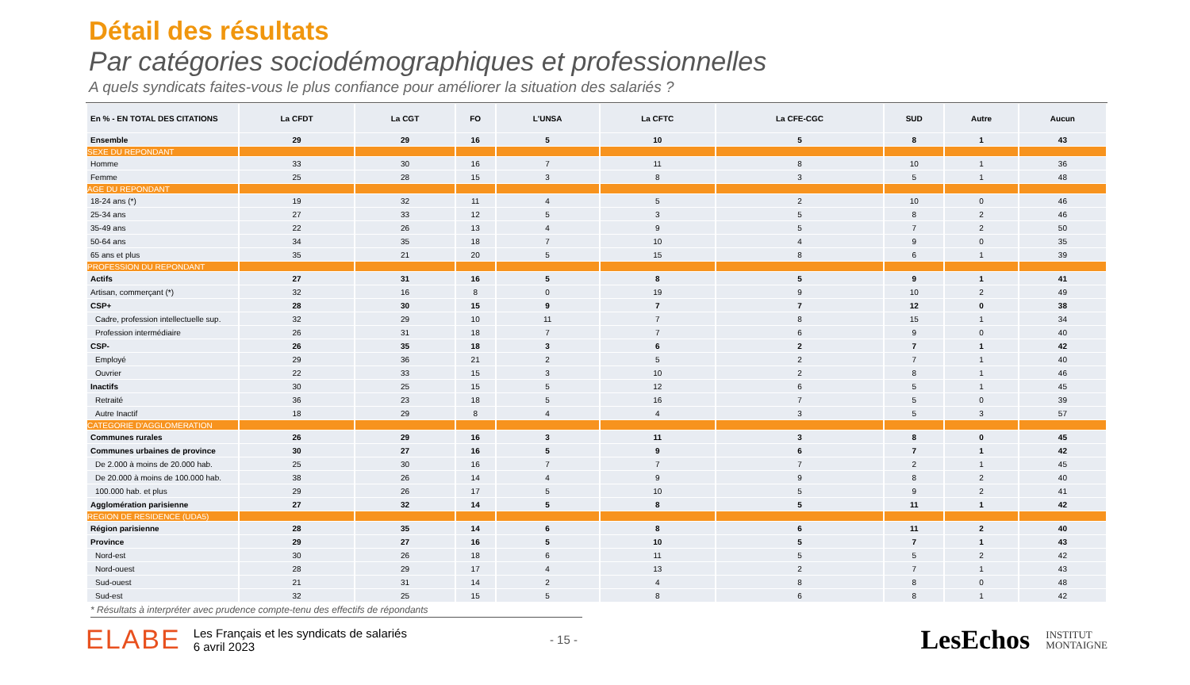Détail des résultats
Par catégories sociodémographiques et professionnelles
A quels syndicats faites-vous le plus confiance pour améliorer la situation des salariés ?
| En % - EN TOTAL DES CITATIONS | La CFDT | La CGT | FO | L'UNSA | La CFTC | La CFE-CGC | SUD | Autre | Aucun |
| --- | --- | --- | --- | --- | --- | --- | --- | --- | --- |
| Ensemble | 29 | 29 | 16 | 5 | 10 | 5 | 8 | 1 | 43 |
| SEXE DU REPONDANT | | | | | | | | | |
| Homme | 33 | 30 | 16 | 7 | 11 | 8 | 10 | 1 | 36 |
| Femme | 25 | 28 | 15 | 3 | 8 | 3 | 5 | 1 | 48 |
| AGE DU REPONDANT | | | | | | | | | |
| 18-24 ans (*) | 19 | 32 | 11 | 4 | 5 | 2 | 10 | 0 | 46 |
| 25-34 ans | 27 | 33 | 12 | 5 | 3 | 5 | 8 | 2 | 46 |
| 35-49 ans | 22 | 26 | 13 | 4 | 9 | 5 | 7 | 2 | 50 |
| 50-64 ans | 34 | 35 | 18 | 7 | 10 | 4 | 9 | 0 | 35 |
| 65 ans et plus | 35 | 21 | 20 | 5 | 15 | 8 | 6 | 1 | 39 |
| PROFESSION DU REPONDANT | | | | | | | | | |
| Actifs | 27 | 31 | 16 | 5 | 8 | 5 | 9 | 1 | 41 |
| Artisan, commerçant (*) | 32 | 16 | 8 | 0 | 19 | 9 | 10 | 2 | 49 |
| CSP+ | 28 | 30 | 15 | 9 | 7 | 7 | 12 | 0 | 38 |
| Cadre, profession intellectuelle sup. | 32 | 29 | 10 | 11 | 7 | 8 | 15 | 1 | 34 |
| Profession intermédiaire | 26 | 31 | 18 | 7 | 7 | 6 | 9 | 0 | 40 |
| CSP- | 26 | 35 | 18 | 3 | 6 | 2 | 7 | 1 | 42 |
| Employé | 29 | 36 | 21 | 2 | 5 | 2 | 7 | 1 | 40 |
| Ouvrier | 22 | 33 | 15 | 3 | 10 | 2 | 8 | 1 | 46 |
| Inactifs | 30 | 25 | 15 | 5 | 12 | 6 | 5 | 1 | 45 |
| Retraité | 36 | 23 | 18 | 5 | 16 | 7 | 5 | 0 | 39 |
| Autre Inactif | 18 | 29 | 8 | 4 | 4 | 3 | 5 | 3 | 57 |
| CATEGORIE D'AGGLOMERATION | | | | | | | | | |
| Communes rurales | 26 | 29 | 16 | 3 | 11 | 3 | 8 | 0 | 45 |
| Communes urbaines de province | 30 | 27 | 16 | 5 | 9 | 6 | 7 | 1 | 42 |
| De 2.000 à moins de 20.000 hab. | 25 | 30 | 16 | 7 | 7 | 7 | 2 | 1 | 45 |
| De 20.000 à moins de 100.000 hab. | 38 | 26 | 14 | 4 | 9 | 9 | 8 | 2 | 40 |
| 100.000 hab. et plus | 29 | 26 | 17 | 5 | 10 | 5 | 9 | 2 | 41 |
| Agglomération parisienne | 27 | 32 | 14 | 5 | 8 | 5 | 11 | 1 | 42 |
| REGION DE RESIDENCE (UDA5) | | | | | | | | | |
| Région parisienne | 28 | 35 | 14 | 6 | 8 | 6 | 11 | 2 | 40 |
| Province | 29 | 27 | 16 | 5 | 10 | 5 | 7 | 1 | 43 |
| Nord-est | 30 | 26 | 18 | 6 | 11 | 5 | 5 | 2 | 42 |
| Nord-ouest | 28 | 29 | 17 | 4 | 13 | 2 | 7 | 1 | 43 |
| Sud-ouest | 21 | 31 | 14 | 2 | 4 | 8 | 8 | 0 | 48 |
| Sud-est | 32 | 25 | 15 | 5 | 8 | 6 | 8 | 1 | 42 |
* Résultats à interpréter avec prudence compte-tenu des effectifs de répondants
ELABE
Les Français et les syndicats de salariés
6 avril 2023
- 15 -
LesEchos INSTITUT
MONTAIGNE